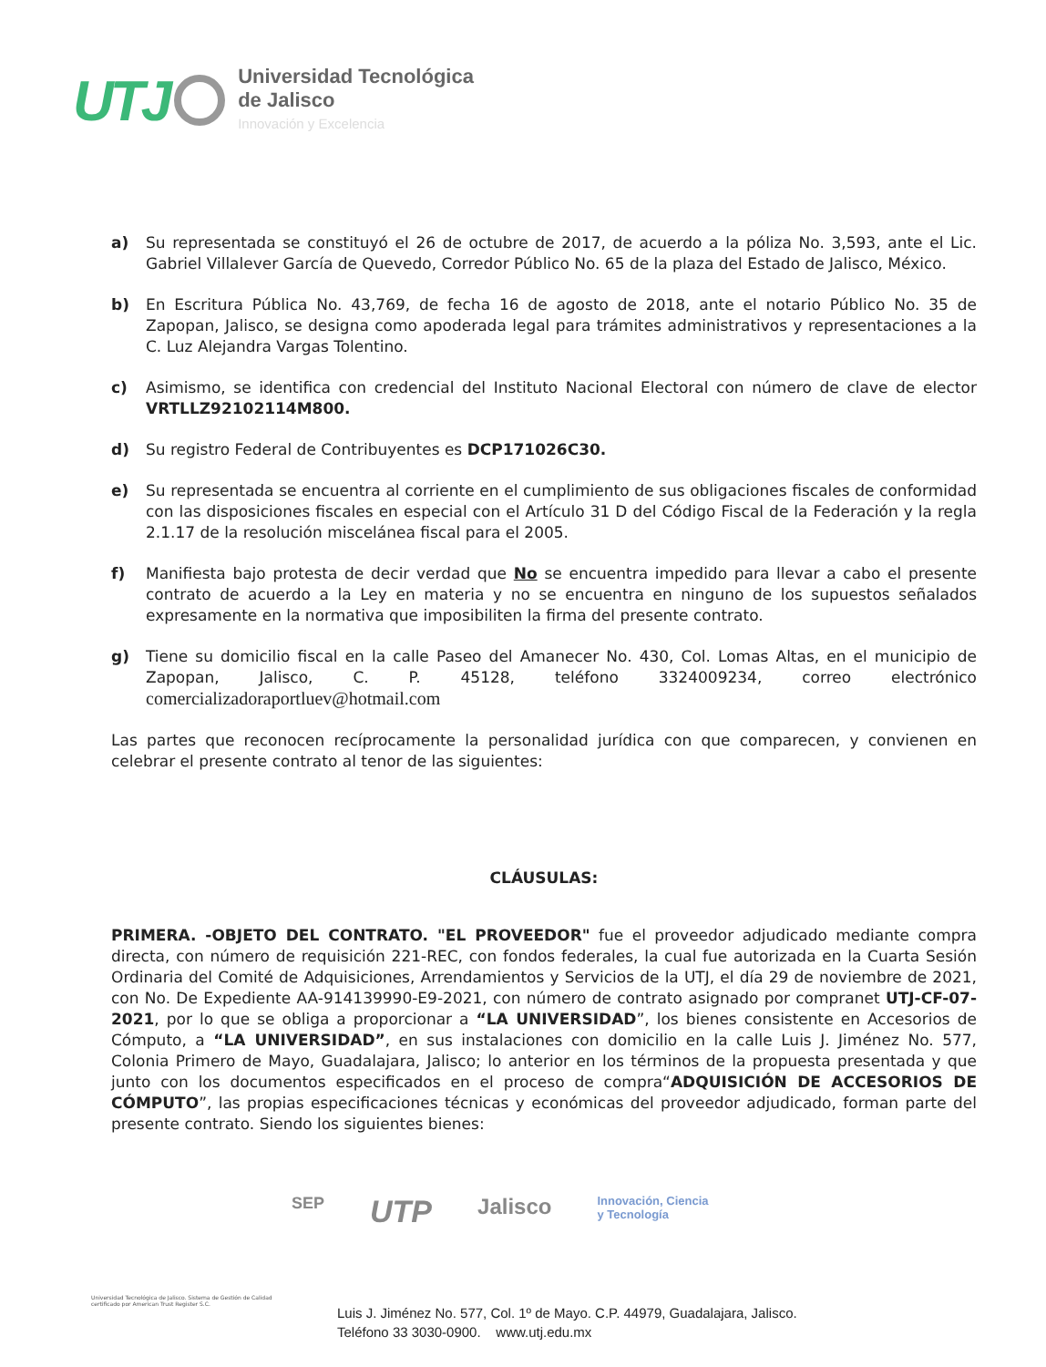UTJ
Universidad Tecnológica
de Jalisco
Innovación y Excelencia
a) Su representada se constituyó el 26 de octubre de 2017, de acuerdo a la póliza No. 3,593, ante el Lic. Gabriel Villalever García de Quevedo, Corredor Público No. 65 de la plaza del Estado de Jalisco, México.
b) En Escritura Pública No. 43,769, de fecha 16 de agosto de 2018, ante el notario Público No. 35 de Zapopan, Jalisco, se designa como apoderada legal para trámites administrativos y representaciones a la C. Luz Alejandra Vargas Tolentino.
c) Asimismo, se identifica con credencial del Instituto Nacional Electoral con número de clave de elector VRTLLZ92102114M800.
d) Su registro Federal de Contribuyentes es DCP171026C30.
e) Su representada se encuentra al corriente en el cumplimiento de sus obligaciones fiscales de conformidad con las disposiciones fiscales en especial con el Artículo 31 D del Código Fiscal de la Federación y la regla 2.1.17 de la resolución miscelánea fiscal para el 2005.
f) Manifiesta bajo protesta de decir verdad que No se encuentra impedido para llevar a cabo el presente contrato de acuerdo a la Ley en materia y no se encuentra en ninguno de los supuestos señalados expresamente en la normativa que imposibiliten la firma del presente contrato.
g) Tiene su domicilio fiscal en la calle Paseo del Amanecer No. 430, Col. Lomas Altas, en el municipio de Zapopan, Jalisco, C. P. 45128, teléfono 3324009234, correo electrónico comercializadoraportluev@hotmail.com
Las partes que reconocen recíprocamente la personalidad jurídica con que comparecen, y convienen en celebrar el presente contrato al tenor de las siguientes:
CLÁUSULAS:
PRIMERA. -OBJETO DEL CONTRATO. "EL PROVEEDOR" fue el proveedor adjudicado mediante compra directa, con número de requisición 221-REC, con fondos federales, la cual fue autorizada en la Cuarta Sesión Ordinaria del Comité de Adquisiciones, Arrendamientos y Servicios de la UTJ, el día 29 de noviembre de 2021, con No. De Expediente AA-914139990-E9-2021, con número de contrato asignado por compranet UTJ-CF-07-2021, por lo que se obliga a proporcionar a “LA UNIVERSIDAD”, los bienes consistente en Accesorios de Cómputo, a “LA UNIVERSIDAD”, en sus instalaciones con domicilio en la calle Luis J. Jiménez No. 577, Colonia Primero de Mayo, Guadalajara, Jalisco; lo anterior en los términos de la propuesta presentada y que junto con los documentos especificados en el proceso de compra“ADQUISICIÓN DE ACCESORIOS DE CÓMPUTO”, las propias especificaciones técnicas y económicas del proveedor adjudicado, forman parte del presente contrato. Siendo los siguientes bienes:
SEP UTP Jalisco Innovación, Ciencia
y Tecnología
Universidad Tecnológica de Jalisco. Sistema de Gestión de Calidad certificado por American Trust Register S.C.
Luis J. Jiménez No. 577, Col. 1º de Mayo. C.P. 44979, Guadalajara, Jalisco.
Teléfono 33 3030-0900. www.utj.edu.mx